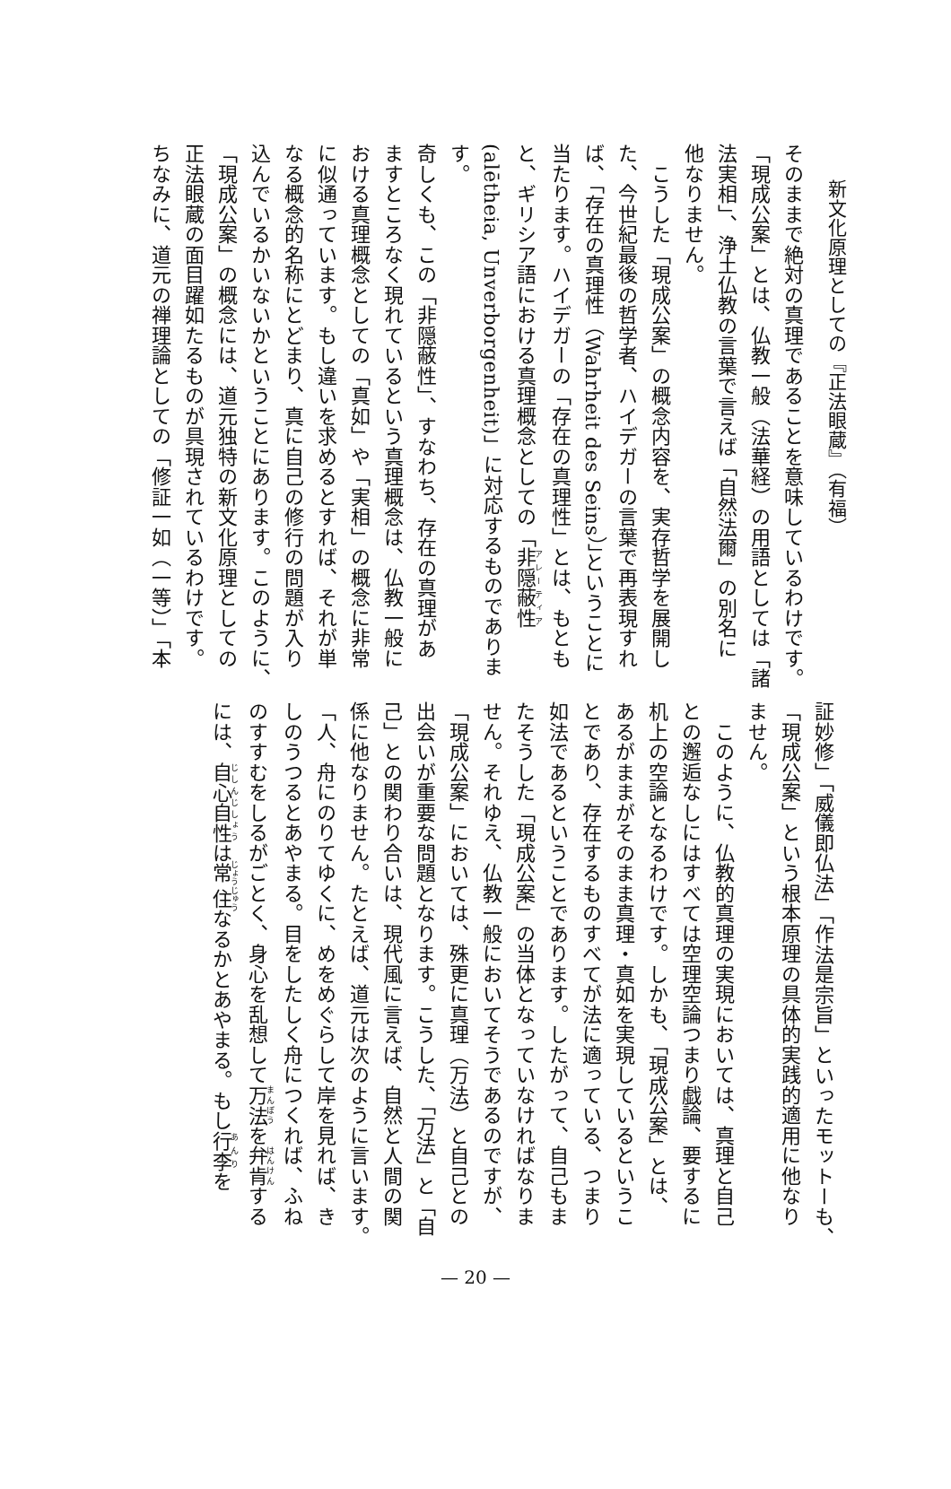新文化原理としての『正法眼蔵』（有福）
そのままで絶対の真理であることを意味しているわけです。
「現成公案」とは、仏教一般（法華経）の用語としては「諸
法実相」、浄土仏教の言葉で言えば「自然法爾」の別名に
他なりません。
　こうした「現成公案」の概念内容を、実存哲学を展開し
た、今世紀最後の哲学者、ハイデガーの言葉で再表現すれ
ば、「存在の真理性（Wahrheit des Seins）」ということに
当たります。ハイデガーの「存在の真理性」とは、もとも
と、ギリシア語における真理概念としての「非隠蔽性
(alētheia, Unverborgenheit)」に対応するものであります。
奇しくも、この「非隠蔽性」、すなわち、存在の真理があ
ますところなく現れているという真理概念は、仏教一般に
おける真理概念としての「真如」や「実相」の概念に非常
に似通っています。もし違いを求めるとすれば、それが単
なる概念的名称にとどまり、真に自己の修行の問題が入り
込んでいるかいないかということにあります。このように、
「現成公案」の概念には、道元独特の新文化原理としての
正法眼蔵の面目躍如たるものが具現されているわけです。
ちなみに、道元の禅理論としての「修証一如（一等）」「本
証妙修」「威儀即仏法」「作法是宗旨」といったモットーも、
「現成公案」という根本原理の具体的実践的適用に他なり
ません。
　このように、仏教的真理の実現においては、真理と自己
との邂逅なしにはすべては空理空論つまり戯論、要するに
机上の空論となるわけです。しかも、「現成公案」とは、
あるがままがそのまま真理・真如を実現しているというこ
とであり、存在するものすべてが法に適っている、つまり
如法であるということであります。したがって、自己もま
たそうした「現成公案」の当体となっていなければなりま
せん。それゆえ、仏教一般においてそうであるのですが、
「現成公案」においては、殊更に真理（万法）と自己との
出会いが重要な問題となります。こうした、「万法」と「自
己」との関わり合いは、現代風に言えば、自然と人間の関
係に他なりません。たとえば、道元は次のように言います。
「人、舟にのりてゆくに、めをめぐらして岸を見れば、き
しのうつるとあやまる。目をしたしく舟につくれば、ふね
のすすむをしるがごとく、身心を乱想して万法を弁肯する
には、自心自性は常住なるかとあやまる。もし行李を
— 20 —